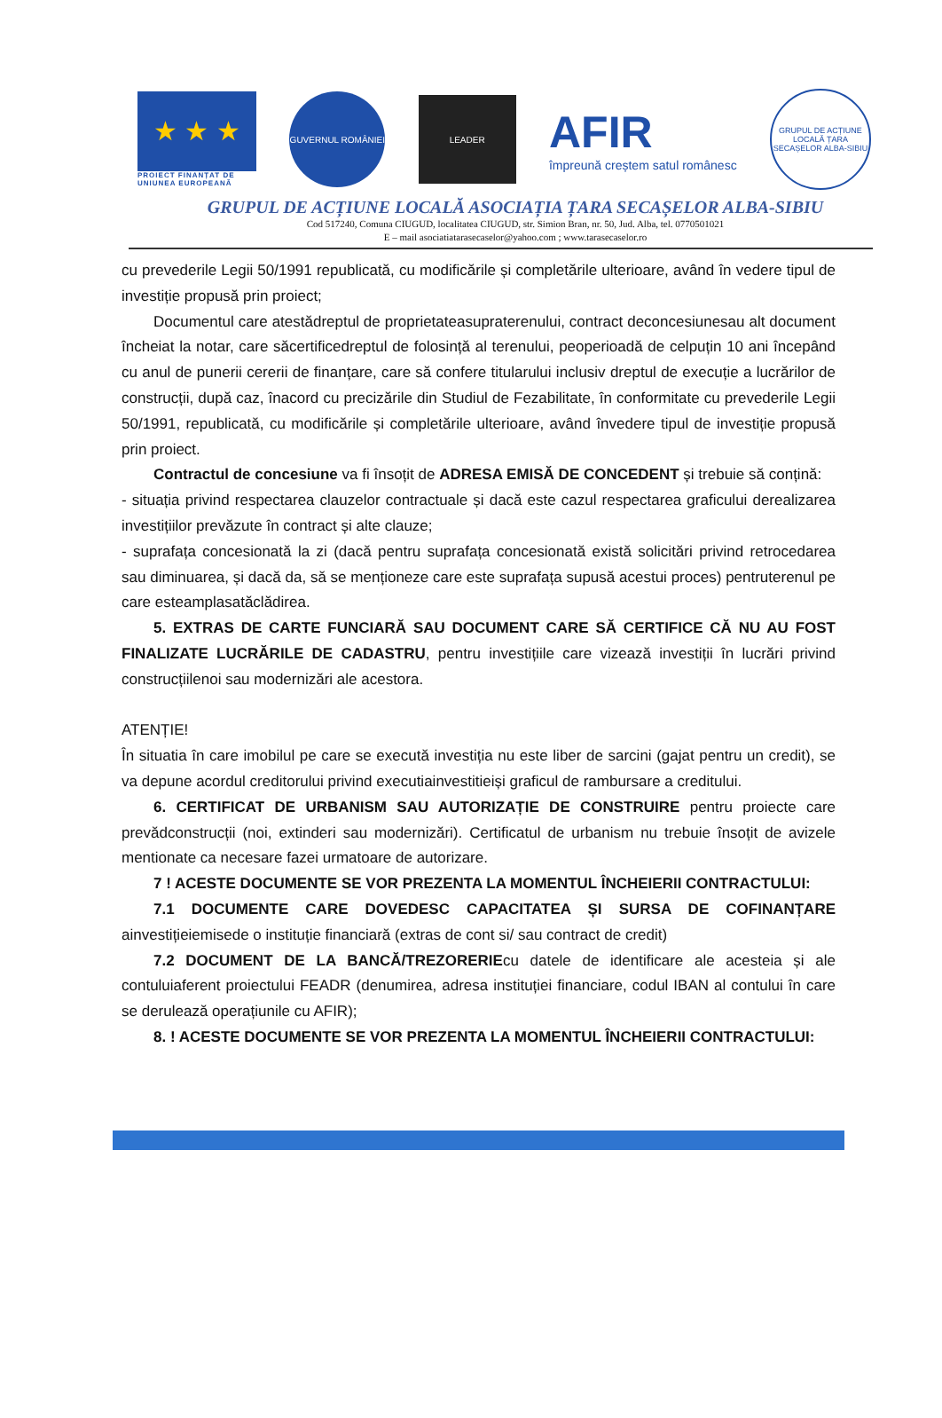★ ★ ★
PROIECT FINANȚAT DE UNIUNEA EUROPEANĂ
GUVERNUL ROMÂNIEI
LEADER
AFIR
împreună creștem satul românesc
GRUPUL DE ACȚIUNE LOCALĂ ȚARA SECAȘELOR ALBA-SIBIU
GRUPUL DE ACȚIUNE LOCALĂ ASOCIAȚIA ȚARA SECAȘELOR ALBA-SIBIU
Cod 517240, Comuna CIUGUD, localitatea CIUGUD, str. Simion Bran, nr. 50, Jud. Alba, tel. 0770501021
E – mail asociatiatarasecaselor@yahoo.com ; www.tarasecaselor.ro
cu prevederile Legii 50/1991 republicată, cu modificările și completările ulterioare, având în vedere tipul de investiție propusă prin proiect;
Documentul care atestădreptul de proprietateasupraterenului, contract deconcesiunesau alt document încheiat la notar, care săcertificedreptul de folosință al terenului, peoperioadă de celpuțin 10 ani începând cu anul de punerii cererii de finanțare, care să confere titularului inclusiv dreptul de execuție a lucrărilor de construcții, după caz, înacord cu precizările din Studiul de Fezabilitate, în conformitate cu prevederile Legii 50/1991, republicată, cu modificările și completările ulterioare, având învedere tipul de investiție propusă prin proiect.
Contractul de concesiune va fi însoțit de ADRESA EMISĂ DE CONCEDENT și trebuie să conțină:
- situația privind respectarea clauzelor contractuale și dacă este cazul respectarea graficului derealizarea investițiilor prevăzute în contract și alte clauze;
- suprafața concesionată la zi (dacă pentru suprafața concesionată există solicitări privind retrocedarea sau diminuarea, și dacă da, să se menționeze care este suprafața supusă acestui proces) pentruterenul pe care esteamplasatăclădirea.
5. EXTRAS DE CARTE FUNCIARĂ SAU DOCUMENT CARE SĂ CERTIFICE CĂ NU AU FOST FINALIZATE LUCRĂRILE DE CADASTRU, pentru investițiile care vizează investiții în lucrări privind construcțiilenoi sau modernizări ale acestora.
ATENȚIE!
În situatia în care imobilul pe care se execută investiția nu este liber de sarcini (gajat pentru un credit), se va depune acordul creditorului privind executiainvestitieiși graficul de rambursare a creditului.
6. CERTIFICAT DE URBANISM SAU AUTORIZAȚIE DE CONSTRUIRE pentru proiecte care prevădconstrucții (noi, extinderi sau modernizări). Certificatul de urbanism nu trebuie însoțit de avizele mentionate ca necesare fazei urmatoare de autorizare.
7 ! ACESTE DOCUMENTE SE VOR PREZENTA LA MOMENTUL ÎNCHEIERII CONTRACTULUI:
7.1 DOCUMENTE CARE DOVEDESC CAPACITATEA ȘI SURSA DE COFINANȚARE ainvestițieiemisede o instituție financiară (extras de cont si/ sau contract de credit)
7.2 DOCUMENT DE LA BANCĂ/TREZORERIEcu datele de identificare ale acesteia și ale contuluiaferent proiectului FEADR (denumirea, adresa instituției financiare, codul IBAN al contului în care se derulează operațiunile cu AFIR);
8. ! ACESTE DOCUMENTE SE VOR PREZENTA LA MOMENTUL ÎNCHEIERII CONTRACTULUI: